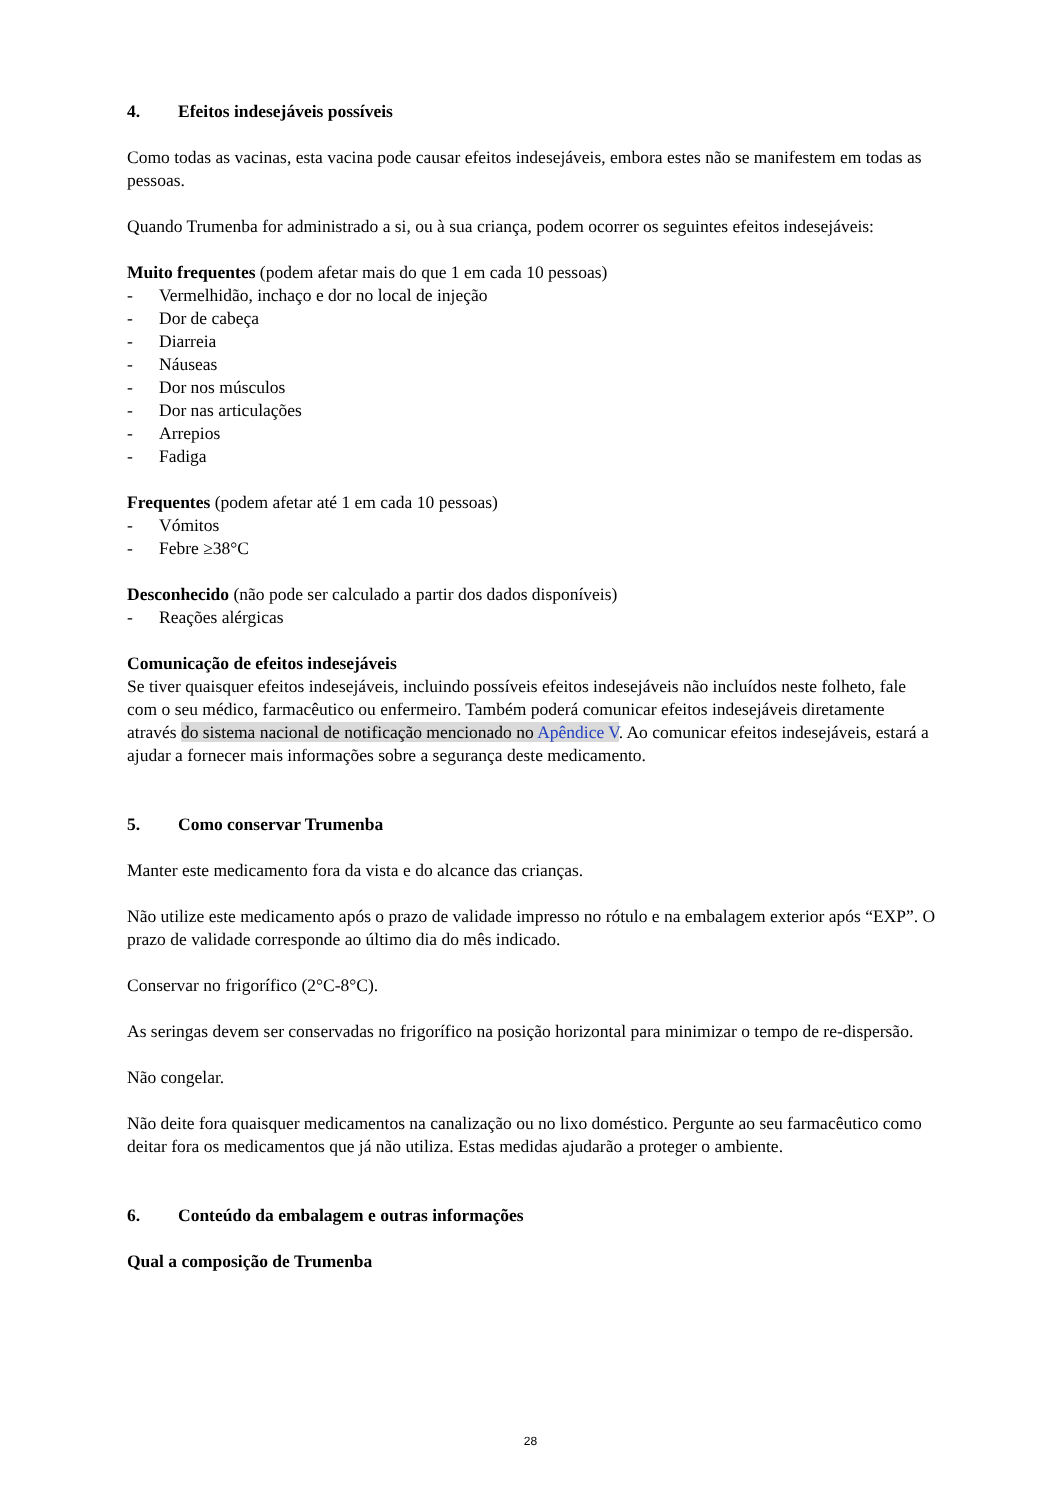4. Efeitos indesejáveis possíveis
Como todas as vacinas, esta vacina pode causar efeitos indesejáveis, embora estes não se manifestem em todas as pessoas.
Quando Trumenba for administrado a si, ou à sua criança, podem ocorrer os seguintes efeitos indesejáveis:
Muito frequentes (podem afetar mais do que 1 em cada 10 pessoas)
- Vermelhidão, inchaço e dor no local de injeção
- Dor de cabeça
- Diarreia
- Náuseas
- Dor nos músculos
- Dor nas articulações
- Arrepios
- Fadiga
Frequentes (podem afetar até 1 em cada 10 pessoas)
- Vómitos
- Febre ≥38°C
Desconhecido (não pode ser calculado a partir dos dados disponíveis)
- Reações alérgicas
Comunicação de efeitos indesejáveis
Se tiver quaisquer efeitos indesejáveis, incluindo possíveis efeitos indesejáveis não incluídos neste folheto, fale com o seu médico, farmacêutico ou enfermeiro. Também poderá comunicar efeitos indesejáveis diretamente através do sistema nacional de notificação mencionado no Apêndice V. Ao comunicar efeitos indesejáveis, estará a ajudar a fornecer mais informações sobre a segurança deste medicamento.
5. Como conservar Trumenba
Manter este medicamento fora da vista e do alcance das crianças.
Não utilize este medicamento após o prazo de validade impresso no rótulo e na embalagem exterior após “EXP”. O prazo de validade corresponde ao último dia do mês indicado.
Conservar no frigorífico (2°C-8°C).
As seringas devem ser conservadas no frigorífico na posição horizontal para minimizar o tempo de re-dispersão.
Não congelar.
Não deite fora quaisquer medicamentos na canalização ou no lixo doméstico. Pergunte ao seu farmacêutico como deitar fora os medicamentos que já não utiliza. Estas medidas ajudarão a proteger o ambiente.
6. Conteúdo da embalagem e outras informações
Qual a composição de Trumenba
28